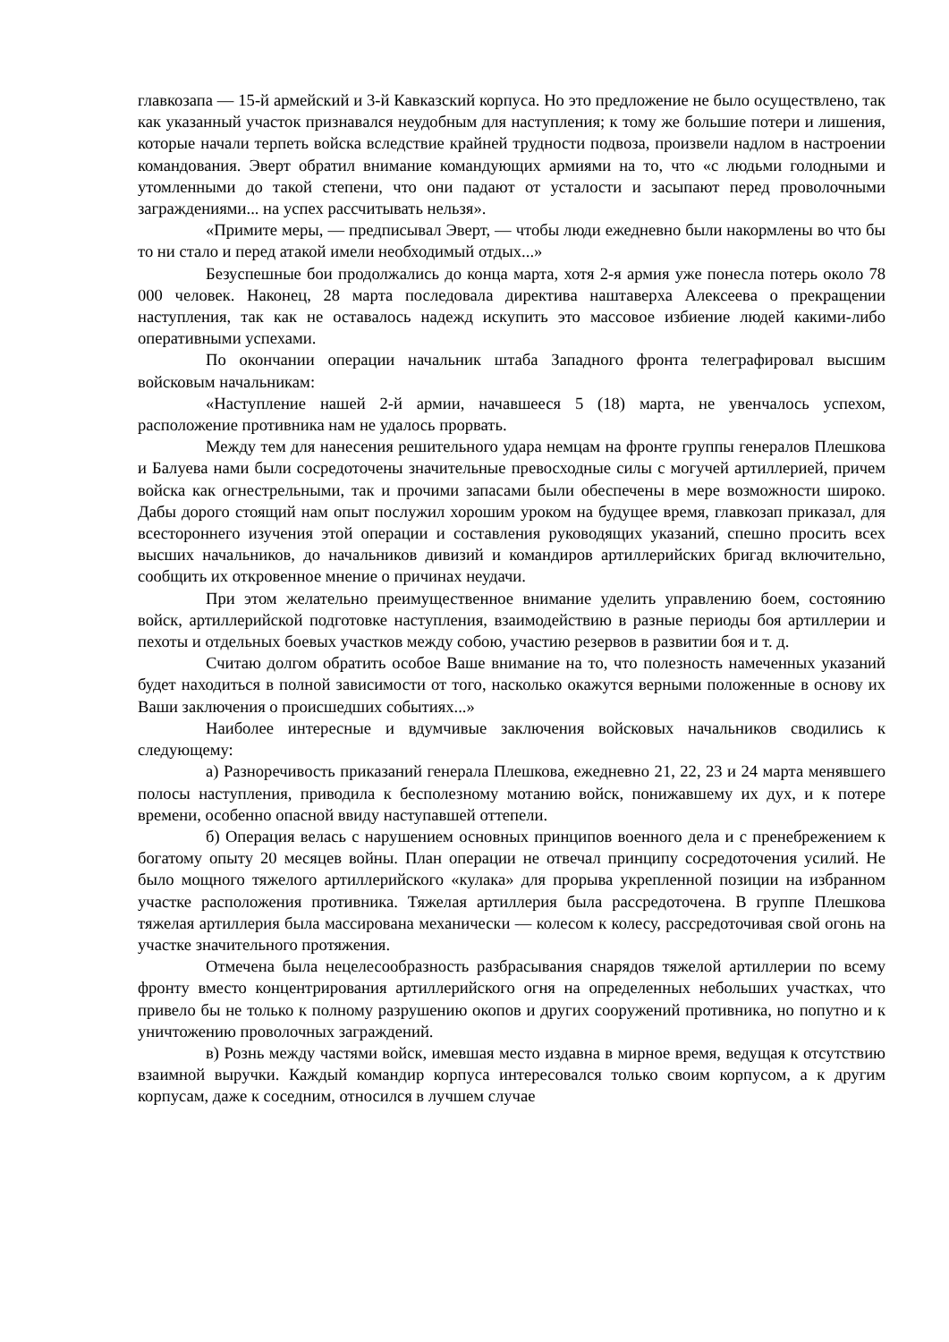главкозапа — 15-й армейский и 3-й Кавказский корпуса. Но это предложение не было осуществлено, так как указанный участок признавался неудобным для наступления; к тому же большие потери и лишения, которые начали терпеть войска вследствие крайней трудности подвоза, произвели надлом в настроении командования. Эверт обратил внимание командующих армиями на то, что «с людьми голодными и утомленными до такой степени, что они падают от усталости и засыпают перед проволочными заграждениями... на успех рассчитывать нельзя».
«Примите меры, — предписывал Эверт, — чтобы люди ежедневно были накормлены во что бы то ни стало и перед атакой имели необходимый отдых...»
Безуспешные бои продолжались до конца марта, хотя 2-я армия уже понесла потерь около 78 000 человек. Наконец, 28 марта последовала директива наштаверха Алексеева о прекращении наступления, так как не оставалось надежд искупить это массовое избиение людей какими-либо оперативными успехами.
По окончании операции начальник штаба Западного фронта телеграфировал высшим войсковым начальникам:
«Наступление нашей 2-й армии, начавшееся 5 (18) марта, не увенчалось успехом, расположение противника нам не удалось прорвать.
Между тем для нанесения решительного удара немцам на фронте группы генералов Плешкова и Балуева нами были сосредоточены значительные превосходные силы с могучей артиллерией, причем войска как огнестрельными, так и прочими запасами были обеспечены в мере возможности широко. Дабы дорого стоящий нам опыт послужил хорошим уроком на будущее время, главкозап приказал, для всестороннего изучения этой операции и составления руководящих указаний, спешно просить всех высших начальников, до начальников дивизий и командиров артиллерийских бригад включительно, сообщить их откровенное мнение о причинах неудачи.
При этом желательно преимущественное внимание уделить управлению боем, состоянию войск, артиллерийской подготовке наступления, взаимодействию в разные периоды боя артиллерии и пехоты и отдельных боевых участков между собою, участию резервов в развитии боя и т. д.
Считаю долгом обратить особое Ваше внимание на то, что полезность намеченных указаний будет находиться в полной зависимости от того, насколько окажутся верными положенные в основу их Ваши заключения о происшедших событиях...»
Наиболее интересные и вдумчивые заключения войсковых начальников сводились к следующему:
а) Разноречивость приказаний генерала Плешкова, ежедневно 21, 22, 23 и 24 марта менявшего полосы наступления, приводила к бесполезному мотанию войск, понижавшему их дух, и к потере времени, особенно опасной ввиду наступавшей оттепели.
б) Операция велась с нарушением основных принципов военного дела и с пренебрежением к богатому опыту 20 месяцев войны. План операции не отвечал принципу сосредоточения усилий. Не было мощного тяжелого артиллерийского «кулака» для прорыва укрепленной позиции на избранном участке расположения противника. Тяжелая артиллерия была рассредоточена. В группе Плешкова тяжелая артиллерия была массирована механически — колесом к колесу, рассредоточивая свой огонь на участке значительного протяжения.
Отмечена была нецелесообразность разбрасывания снарядов тяжелой артиллерии по всему фронту вместо концентрирования артиллерийского огня на определенных небольших участках, что привело бы не только к полному разрушению окопов и других сооружений противника, но попутно и к уничтожению проволочных заграждений.
в) Рознь между частями войск, имевшая место издавна в мирное время, ведущая к отсутствию взаимной выручки. Каждый командир корпуса интересовался только своим корпусом, а к другим корпусам, даже к соседним, относился в лучшем случае